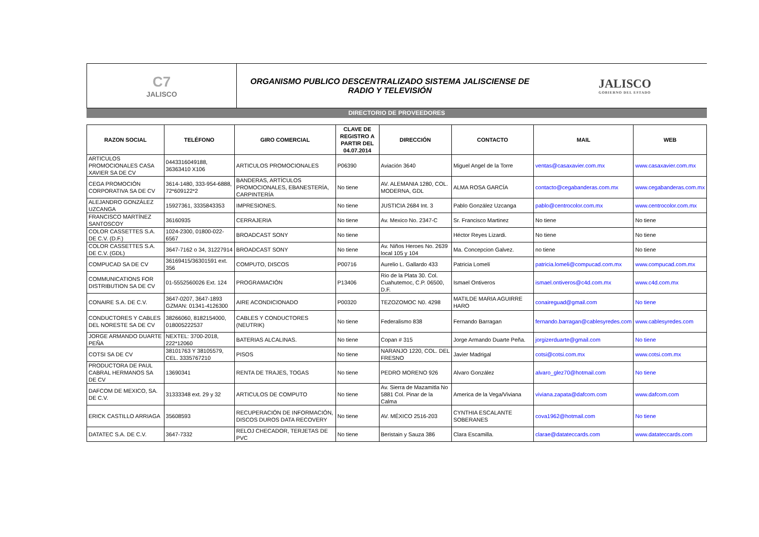C7
JALISCO
ORGANISMO PUBLICO DESCENTRALIZADO SISTEMA JALISCIENSE DE
RADIO Y TELEVISIÓN
JALISCO
GOBIERNO DEL ESTADO
DIRECTORIO DE PROVEEDORES
| RAZON SOCIAL | TELÉFONO | GIRO COMERCIAL | CLAVE DE REGISTRO A PARTIR DEL 04.07.2014 | DIRECCIÓN | CONTACTO | MAIL | WEB |
| --- | --- | --- | --- | --- | --- | --- | --- |
| ARTICULOS PROMOCIONALES CASA XAVIER SA DE CV | 0443316049188, 36363410 X106 | ARTICULOS PROMOCIONALES | P06390 | Aviación 3640 | Miguel Angel de la Torre | ventas@casaxavier.com.mx | www.casaxavier.com.mx |
| CEGA PROMOCIÓN CORPORATIVA SA DE CV | 3614-1480, 333-954-6888, 72*609122*2 | BANDERAS, ARTÍCULOS PROMOCIONALES, EBANESTERÍA, CARPINTERÍA | No tiene | AV. ALEMANIA 1280, COL. MODERNA, GDL | ALMA ROSA GARCÍA | contacto@cegabanderas.com.mx | www.cegabanderas.com.mx |
| ALEJANDRO GONZÁLEZ UZCANGA | 15927361, 3335843353 | IMPRESIONES. | No tiene | JUSTICIA 2684 Int. 3 | Pablo González Uzcanga | pablo@centrocolor.com.mx | www.centrocolor.com.mx |
| FRANCISCO MARTÍNEZ SANTOSCOY | 36160935 | CERRAJERIA | No tiene | Av. Mexico No. 2347-C | Sr. Francisco Martinez | No tiene | No tiene |
| COLOR CASSETTES S.A. DE C.V. (D.F.) | 1024-2300, 01800-022-6567 | BROADCAST SONY | No tiene | | Héctor Reyes Lizardi. | No tiene | No tiene |
| COLOR CASSETTES S.A. DE C.V. (GDL) | 3647-7162 o 34, 31227914 | BROADCAST SONY | No tiene | Av. Niños Heroes No. 2639 local 105 y 104 | Ma. Concepcion Galvez. | no tiene | No tiene |
| COMPUCAD SA DE CV | 36169415/36301591 ext. 356 | COMPUTO, DISCOS | P00716 | Aurelio L. Gallardo 433 | Patricia Lomelí | patricia.lomeli@compucad.com.mx | www.compucad.com.mx |
| COMMUNICATIONS FOR DISTRIBUTION SA DE CV | 01-5552560026 Ext. 124 | PROGRAMACIÓN | P13406 | Rio de la Plata 30. Col. Cuahutemoc, C.P. 06500, D.F. | Ismael Ontiveros | ismael.ontiveros@c4d.com.mx | www.c4d.com.mx |
| CONAIRE S.A. DE C.V. | 3647-0207, 3647-1893 GZMAN: 01341-4126300 | AIRE ACONDICIONADO | P00320 | TEZOZOMOC N0. 4298 | MATILDE MARIA AGUIRRE HARO | conaireguad@gmail.com | No tiene |
| CONDUCTORES Y CABLES DEL NORESTE SA DE CV | 38266060, 8182154000, 018005222537 | CABLES Y CONDUCTORES (NEUTRIK) | No tiene | Federalismo 838 | Fernando Barragan | fernando.barragan@cablesyredes.com | www.cablesyredes.com |
| JORGE ARMANDO DUARTE PEÑA | NEXTEL: 3700-2018, 222*12060 | BATERIAS ALCALINAS. | No tiene | Copan # 315 | Jorge Armando Duarte Peña. | jorgizerduarte@gmail.com | No tiene |
| COTSI SA DE CV | 38101763 Y 38105579, CEL. 3335767210 | PISOS | No tiene | NARANJO 1220, COL. DEL FRESNO | Javier Madrigal | cotsi@cotsi.com.mx | www.cotsi.com.mx |
| PRODUCTORA DE PAUL CABRAL HERMANOS SA DE CV | 13690341 | RENTA DE TRAJES, TOGAS | No tiene | PEDRO MORENO 926 | Alvaro González | alvaro_glez70@hotmail.com | No tiene |
| DAFCOM DE MEXICO, SA. DE C.V. | 31333348 ext. 29 y 32 | ARTICULOS DE COMPUTO | No tiene | Av. Sierra de Mazamitla No 5881 Col. Pinar de la Calma | America de la Vega/Viviana | viviana.zapata@dafcom.com | www.dafcom.com |
| ERICK CASTILLO ARRIAGA | 35608593 | RECUPERACIÓN DE INFORMACIÓN, DISCOS DUROS DATA RECOVERY | No tiene | AV. MÉXICO 2516-203 | CYNTHIA ESCALANTE SOBERANES | cova1962@hotmail.com | No tiene |
| DATATEC S.A. DE C.V. | 3647-7332 | RELOJ CHECADOR, TERJETAS DE PVC | No tiene | Beristain y Sauza 386 | Clara Escamilla. | clarae@datateccards.com | www.datateccards.com |